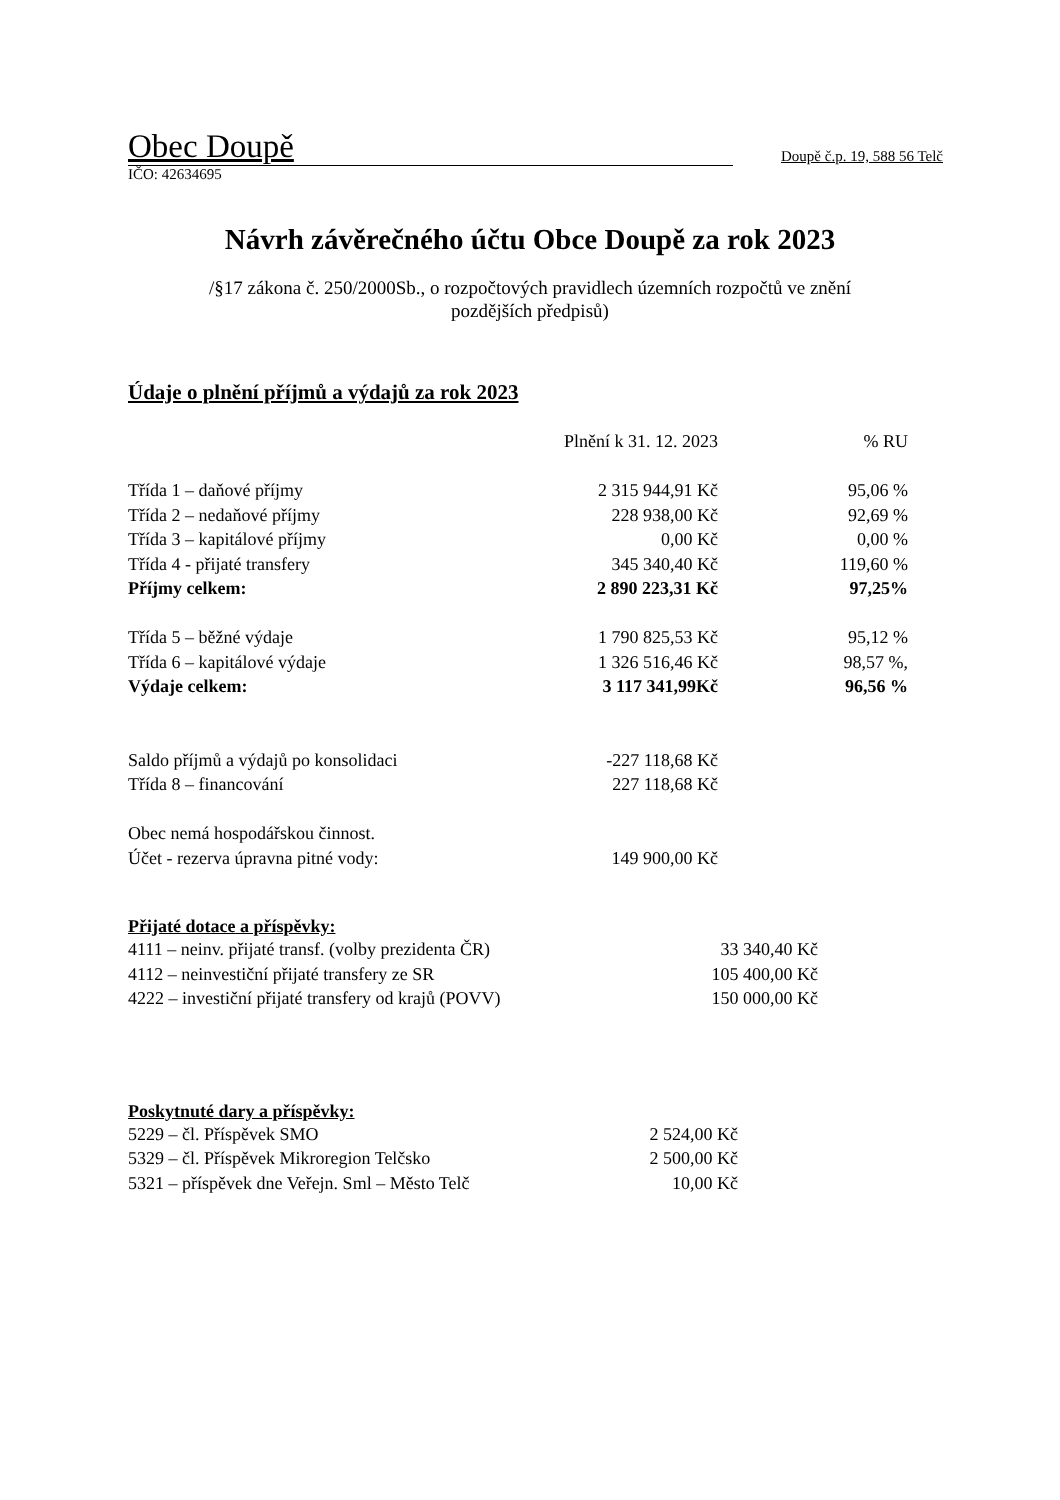Obec Doupě Doupě č.p. 19, 588 56 Telč
IČO: 42634695
Návrh závěrečného účtu Obce Doupě za rok 2023
/§17 zákona č. 250/2000Sb., o rozpočtových pravidlech územních rozpočtů ve znění pozdějších předpisů)
Údaje o plnění příjmů a výdajů za rok 2023
| | Plnění k 31. 12. 2023 | % RU |
| --- | --- | --- |
| Třída 1 – daňové příjmy | 2 315 944,91 Kč | 95,06 % |
| Třída 2 – nedaňové příjmy | 228 938,00 Kč | 92,69 % |
| Třída 3 – kapitálové příjmy | 0,00 Kč | 0,00 % |
| Třída 4 - přijaté transfery | 345 340,40 Kč | 119,60 % |
| Příjmy celkem: | 2 890 223,31 Kč | 97,25% |
| Třída 5 – běžné výdaje | 1 790 825,53 Kč | 95,12 % |
| Třída 6 – kapitálové výdaje | 1 326 516,46 Kč | 98,57 %, |
| Výdaje celkem: | 3 117 341,99Kč | 96,56 % |
| Saldo příjmů a výdajů po konsolidaci | -227 118,68 Kč | |
| Třída 8 – financování | 227 118,68 Kč | |
| Obec nemá hospodářskou činnost. | | |
| Účet - rezerva úpravna pitné vody: | 149 900,00 Kč | |
Přijaté dotace a příspěvky:
| 4111 – neinv. přijaté transf. (volby prezidenta ČR) | 33 340,40 Kč |
| 4112 – neinvestiční přijaté transfery ze SR | 105 400,00 Kč |
| 4222 – investiční přijaté transfery od krajů (POVV) | 150 000,00 Kč |
Poskytnuté dary a příspěvky:
| 5229 – čl. Příspěvek SMO | 2 524,00 Kč |
| 5329 – čl. Příspěvek Mikroregion Telčsko | 2 500,00 Kč |
| 5321 – příspěvek dne Veřejn. Sml – Město Telč | 10,00 Kč |